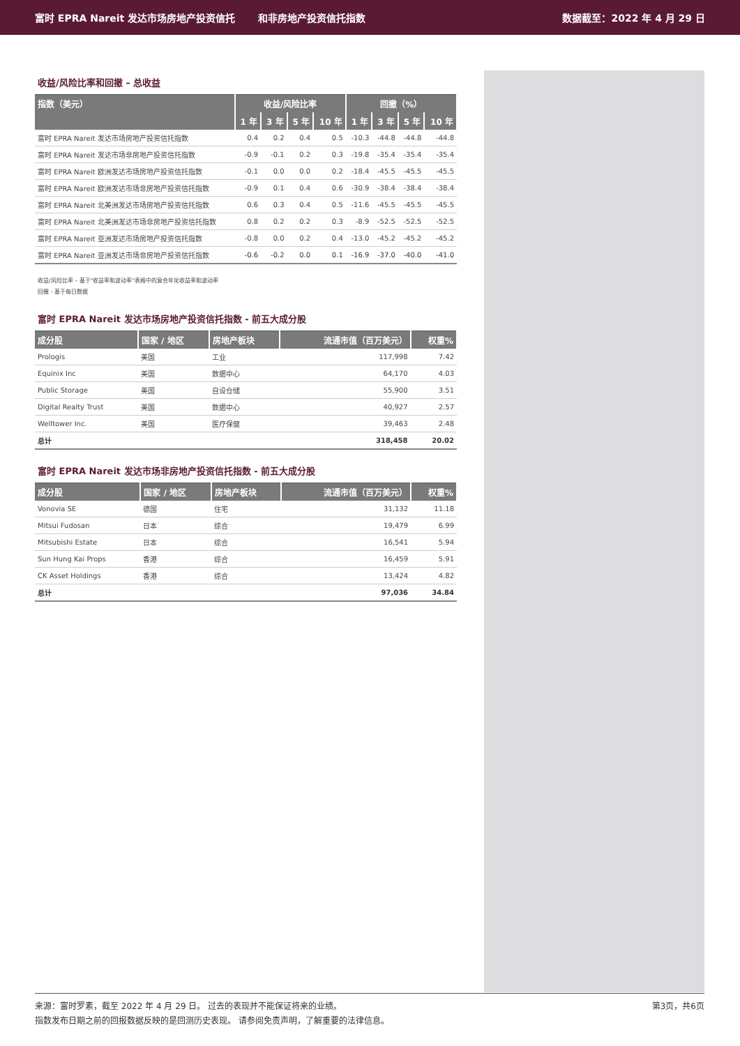富时 EPRA Nareit 发达市场房地产投资信托
和非房地产投资信托指数 数据截至：2022 年 4 月 29 日
收益/风险比率和回撤 – 总收益
| 指数（美元） | 收益/风险比率 | | | | 回撤（%） | | | |
| --- | --- | --- | --- | --- | --- | --- | --- | --- |
| | 1 年 | 3 年 | 5 年 | 10 年 | 1 年 | 3 年 | 5 年 | 10 年 |
| 富时 EPRA Nareit 发达市场房地产投资信托指数 | 0.4 | 0.2 | 0.4 | 0.5 | -10.3 | -44.8 | -44.8 | -44.8 |
| 富时 EPRA Nareit 发达市场非房地产投资信托指数 | -0.9 | -0.1 | 0.2 | 0.3 | -19.8 | -35.4 | -35.4 | -35.4 |
| 富时 EPRA Nareit 欧洲发达市场房地产投资信托指数 | -0.1 | 0.0 | 0.0 | 0.2 | -18.4 | -45.5 | -45.5 | -45.5 |
| 富时 EPRA Nareit 欧洲发达市场非房地产投资信托指数 | -0.9 | 0.1 | 0.4 | 0.6 | -30.9 | -38.4 | -38.4 | -38.4 |
| 富时 EPRA Nareit 北美洲发达市场房地产投资信托指数 | 0.6 | 0.3 | 0.4 | 0.5 | -11.6 | -45.5 | -45.5 | -45.5 |
| 富时 EPRA Nareit 北美洲发达市场非房地产投资信托指数 | 0.8 | 0.2 | 0.2 | 0.3 | -8.9 | -52.5 | -52.5 | -52.5 |
| 富时 EPRA Nareit 亚洲发达市场房地产投资信托指数 | -0.8 | 0.0 | 0.2 | 0.4 | -13.0 | -45.2 | -45.2 | -45.2 |
| 富时 EPRA Nareit 亚洲发达市场非房地产投资信托指数 | -0.6 | -0.2 | 0.0 | 0.1 | -16.9 | -37.0 | -40.0 | -41.0 |
收益/风险比率 – 基于"收益率和波动率"表格中的复合年化收益率和波动率
回撤 - 基于每日数据
富时 EPRA Nareit 发达市场房地产投资信托指数 - 前五大成分股
| 成分股 | 国家 / 地区 | 房地产板块 | 流通市值（百万美元） | 权重% |
| --- | --- | --- | --- | --- |
| Prologis | 美国 | 工业 | 117,998 | 7.42 |
| Equinix Inc | 美国 | 数据中心 | 64,170 | 4.03 |
| Public Storage | 美国 | 自设仓储 | 55,900 | 3.51 |
| Digital Realty Trust | 美国 | 数据中心 | 40,927 | 2.57 |
| Welltower Inc. | 美国 | 医疗保健 | 39,463 | 2.48 |
| 总计 | | | 318,458 | 20.02 |
富时 EPRA Nareit 发达市场非房地产投资信托指数 - 前五大成分股
| 成分股 | 国家 / 地区 | 房地产板块 | 流通市值（百万美元） | 权重% |
| --- | --- | --- | --- | --- |
| Vonovia SE | 德国 | 住宅 | 31,132 | 11.18 |
| Mitsui Fudosan | 日本 | 综合 | 19,479 | 6.99 |
| Mitsubishi Estate | 日本 | 综合 | 16,541 | 5.94 |
| Sun Hung Kai Props | 香港 | 综合 | 16,459 | 5.91 |
| CK Asset Holdings | 香港 | 综合 | 13,424 | 4.82 |
| 总计 | | | 97,036 | 34.84 |
第3页，共6页 来源：富时罗素，截至 2022 年 4 月 29 日。 过去的表现并不能保证将来的业绩。
指数发布日期之前的回报数据反映的是回测历史表现。 请参阅免责声明，了解重要的法律信息。